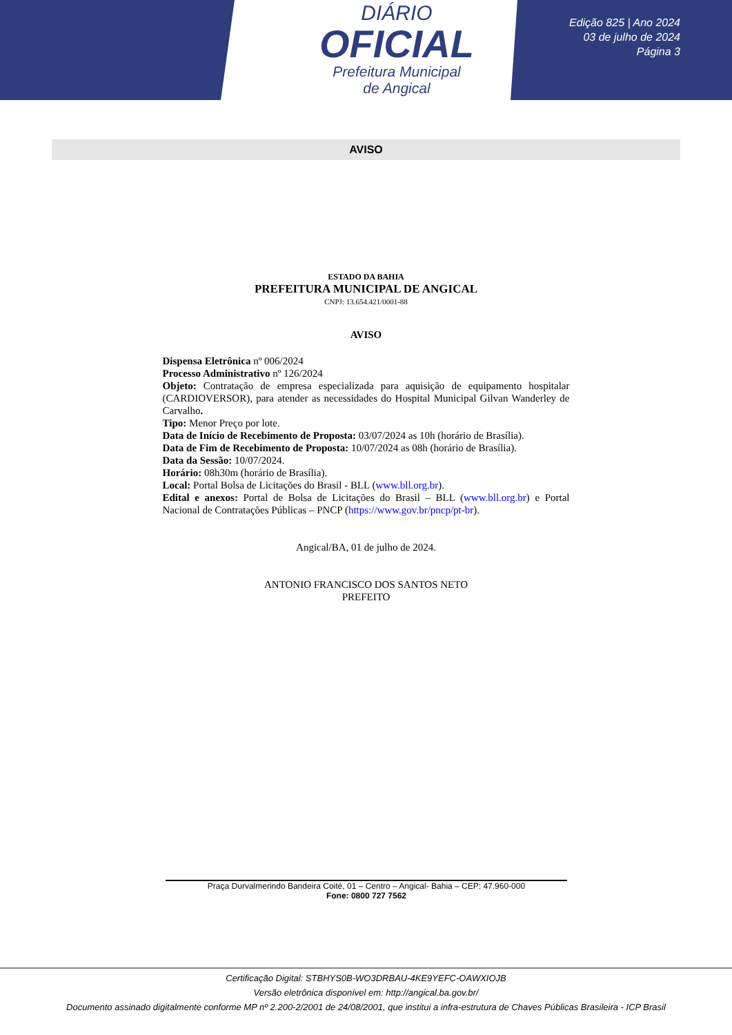DIÁRIO
OFICIAL
Prefeitura Municipal
de Angical
Edição 825 | Ano 2024
03 de julho de 2024
Página 3
AVISO
ESTADO DA BAHIA
PREFEITURA MUNICIPAL DE ANGICAL
CNPJ: 13.654.421/0001-88
AVISO
Dispensa Eletrônica nº 006/2024
Processo Administrativo nº 126/2024
Objeto: Contratação de empresa especializada para aquisição de equipamento hospitalar (CARDIOVERSOR), para atender as necessidades do Hospital Municipal Gilvan Wanderley de Carvalho.
Tipo: Menor Preço por lote.
Data de Início de Recebimento de Proposta: 03/07/2024 as 10h (horário de Brasília).
Data de Fim de Recebimento de Proposta: 10/07/2024 as 08h (horário de Brasília).
Data da Sessão: 10/07/2024.
Horário: 08h30m (horário de Brasília).
Local: Portal Bolsa de Licitações do Brasil - BLL (www.bll.org.br).
Edital e anexos: Portal de Bolsa de Licitações do Brasil – BLL (www.bll.org.br) e Portal Nacional de Contratações Públicas – PNCP (https://www.gov.br/pncp/pt-br).
Angical/BA, 01 de julho de 2024.
ANTONIO FRANCISCO DOS SANTOS NETO
PREFEITO
Praça Durvalmerindo Bandeira Coité, 01 – Centro – Angical- Bahia – CEP: 47.960-000
Fone: 0800 727 7562
Certificação Digital: STBHYS0B-WO3DRBAU-4KE9YEFC-OAWXIOJB
Versão eletrônica disponível em: http://angical.ba.gov.br/
Documento assinado digitalmente conforme MP nº 2.200-2/2001 de 24/08/2001, que institui a infra-estrutura de Chaves Públicas Brasileira - ICP Brasil